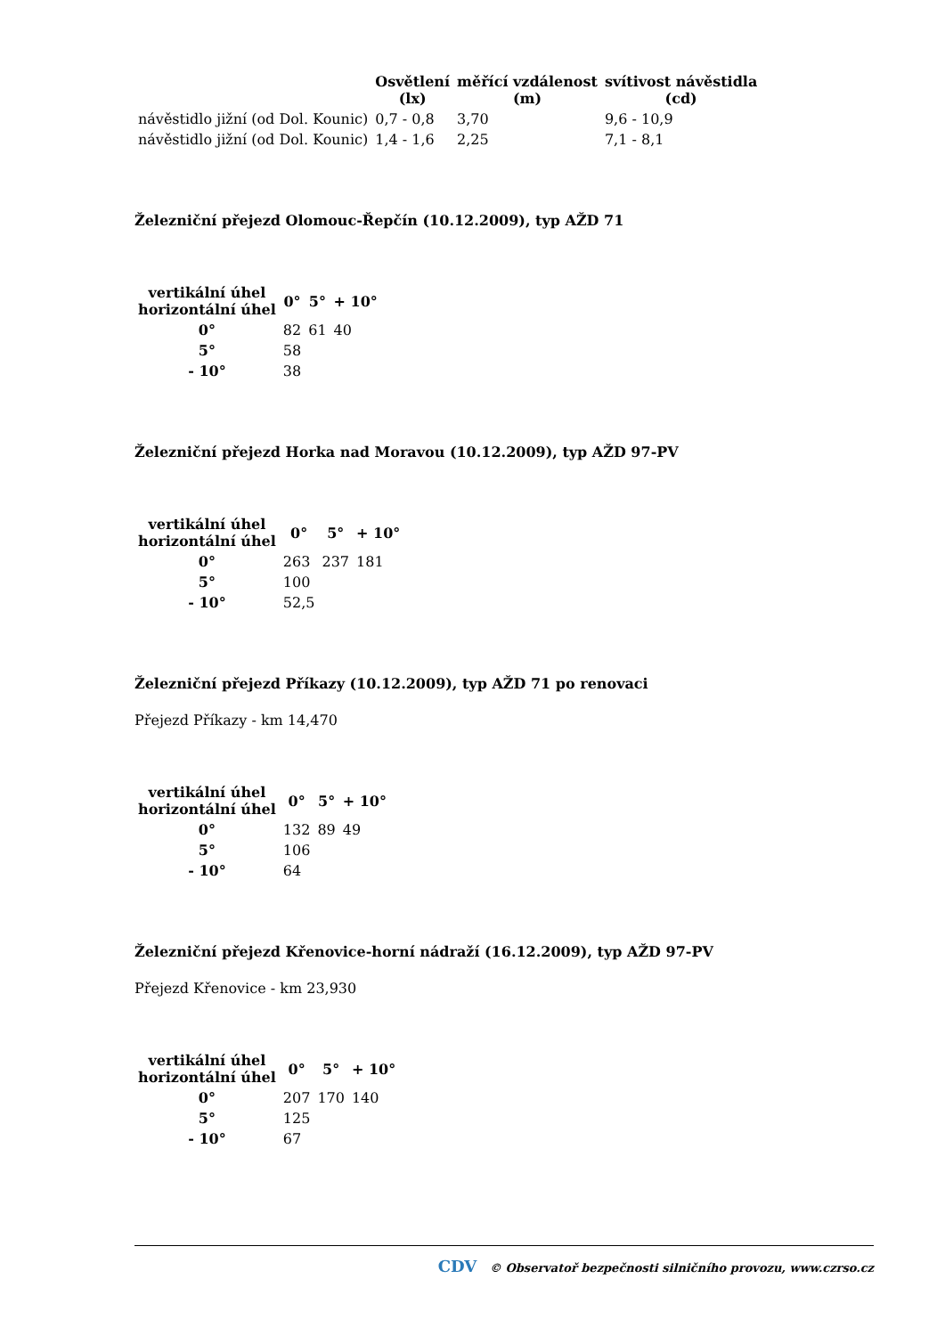| | Osvětlení (lx) | měřící vzdálenost (m) | svítivost návěstidla (cd) |
| --- | --- | --- | --- |
| návěstidlo jižní (od Dol. Kounic) | 0,7 - 0,8 | 3,70 | 9,6 - 10,9 |
| návěstidlo jižní (od Dol. Kounic) | 1,4 - 1,6 | 2,25 | 7,1 - 8,1 |
Železniční přejezd Olomouc-Řepčín (10.12.2009), typ AŽD 71
| vertikální úhel horizontální úhel | 0° | 5° | + 10° |
| --- | --- | --- | --- |
| 0° | 82 | 61 | 40 |
| 5° | 58 | | |
| - 10° | 38 | | |
Železniční přejezd Horka nad Moravou (10.12.2009), typ AŽD 97-PV
| vertikální úhel horizontální úhel | 0° | 5° | + 10° |
| --- | --- | --- | --- |
| 0° | 263 | 237 | 181 |
| 5° | 100 | | |
| - 10° | 52,5 | | |
Železniční přejezd Příkazy (10.12.2009), typ AŽD 71 po renovaci
Přejezd Příkazy - km 14,470
| vertikální úhel horizontální úhel | 0° | 5° | + 10° |
| --- | --- | --- | --- |
| 0° | 132 | 89 | 49 |
| 5° | 106 | | |
| - 10° | 64 | | |
Železniční přejezd Křenovice-horní nádraží (16.12.2009), typ AŽD 97-PV
Přejezd Křenovice - km 23,930
| vertikální úhel horizontální úhel | 0° | 5° | + 10° |
| --- | --- | --- | --- |
| 0° | 207 | 170 | 140 |
| 5° | 125 | | |
| - 10° | 67 | | |
CDV © Observatoř bezpečnosti silničního provozu, www.czrso.cz